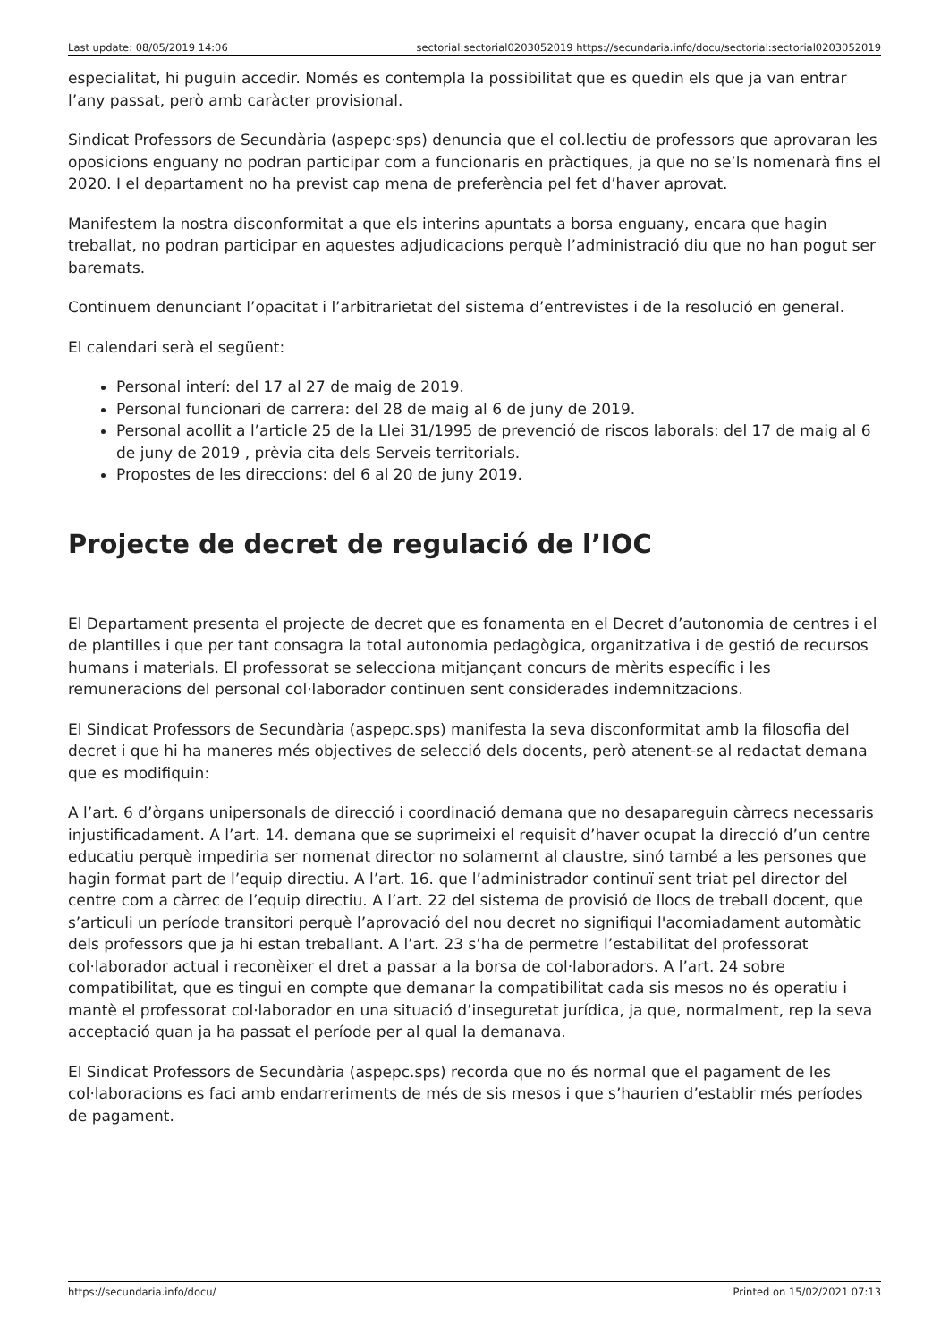Last update: 08/05/2019 14:06 sectorial:sectorial0203052019 https://secundaria.info/docu/sectorial:sectorial0203052019
especialitat, hi puguin accedir. Només es contempla la possibilitat que es quedin els que ja van entrar l’any passat, però amb caràcter provisional.
Sindicat Professors de Secundària (aspepc·sps) denuncia que el col.lectiu de professors que aprovaran les oposicions enguany no podran participar com a funcionaris en pràctiques, ja que no se’ls nomenarà fins el 2020. I el departament no ha previst cap mena de preferència pel fet d’haver aprovat.
Manifestem la nostra disconformitat a que els interins apuntats a borsa enguany, encara que hagin treballat, no podran participar en aquestes adjudicacions perquè l’administració diu que no han pogut ser baremats.
Continuem denunciant l’opacitat i l’arbitrarietat del sistema d’entrevistes i de la resolució en general.
El calendari serà el següent:
Personal interí: del 17 al 27 de maig de 2019.
Personal funcionari de carrera: del 28 de maig al 6 de juny de 2019.
Personal acollit a l’article 25 de la Llei 31/1995 de prevenció de riscos laborals: del 17 de maig al 6 de juny de 2019 , prèvia cita dels Serveis territorials.
Propostes de les direccions: del 6 al 20 de juny 2019.
Projecte de decret de regulació de l’IOC
El Departament presenta el projecte de decret que es fonamenta en el Decret d’autonomia de centres i el de plantilles i que per tant consagra la total autonomia pedagògica, organitzativa i de gestió de recursos humans i materials. El professorat se selecciona mitjançant concurs de mèrits específic i les remuneracions del personal col·laborador continuen sent considerades indemnitzacions.
El Sindicat Professors de Secundària (aspepc.sps) manifesta la seva disconformitat amb la filosofia del decret i que hi ha maneres més objectives de selecció dels docents, però atenent-se al redactat demana que es modifiquin:
A l’art. 6 d’òrgans unipersonals de direcció i coordinació demana que no desapareguin càrrecs necessaris injustificadament. A l’art. 14. demana que se suprimeixi el requisit d’haver ocupat la direcció d’un centre educatiu perquè impediria ser nomenat director no solamernt al claustre, sinó també a les persones que hagin format part de l’equip directiu. A l’art. 16. que l’administrador continuï sent triat pel director del centre com a càrrec de l’equip directiu. A l’art. 22 del sistema de provisió de llocs de treball docent, que s’articuli un període transitori perquè l’aprovació del nou decret no signifiqui l'acomiadament automàtic dels professors que ja hi estan treballant. A l’art. 23 s’ha de permetre l’estabilitat del professorat col·laborador actual i reconèixer el dret a passar a la borsa de col·laboradors. A l’art. 24 sobre compatibilitat, que es tingui en compte que demanar la compatibilitat cada sis mesos no és operatiu i mantè el professorat col·laborador en una situació d’inseguretat jurídica, ja que, normalment, rep la seva acceptació quan ja ha passat el període per al qual la demanava.
El Sindicat Professors de Secundària (aspepc.sps) recorda que no és normal que el pagament de les col·laboracions es faci amb endarreriments de més de sis mesos i que s’haurien d’establir més períodes de pagament.
https://secundaria.info/docu/ Printed on 15/02/2021 07:13